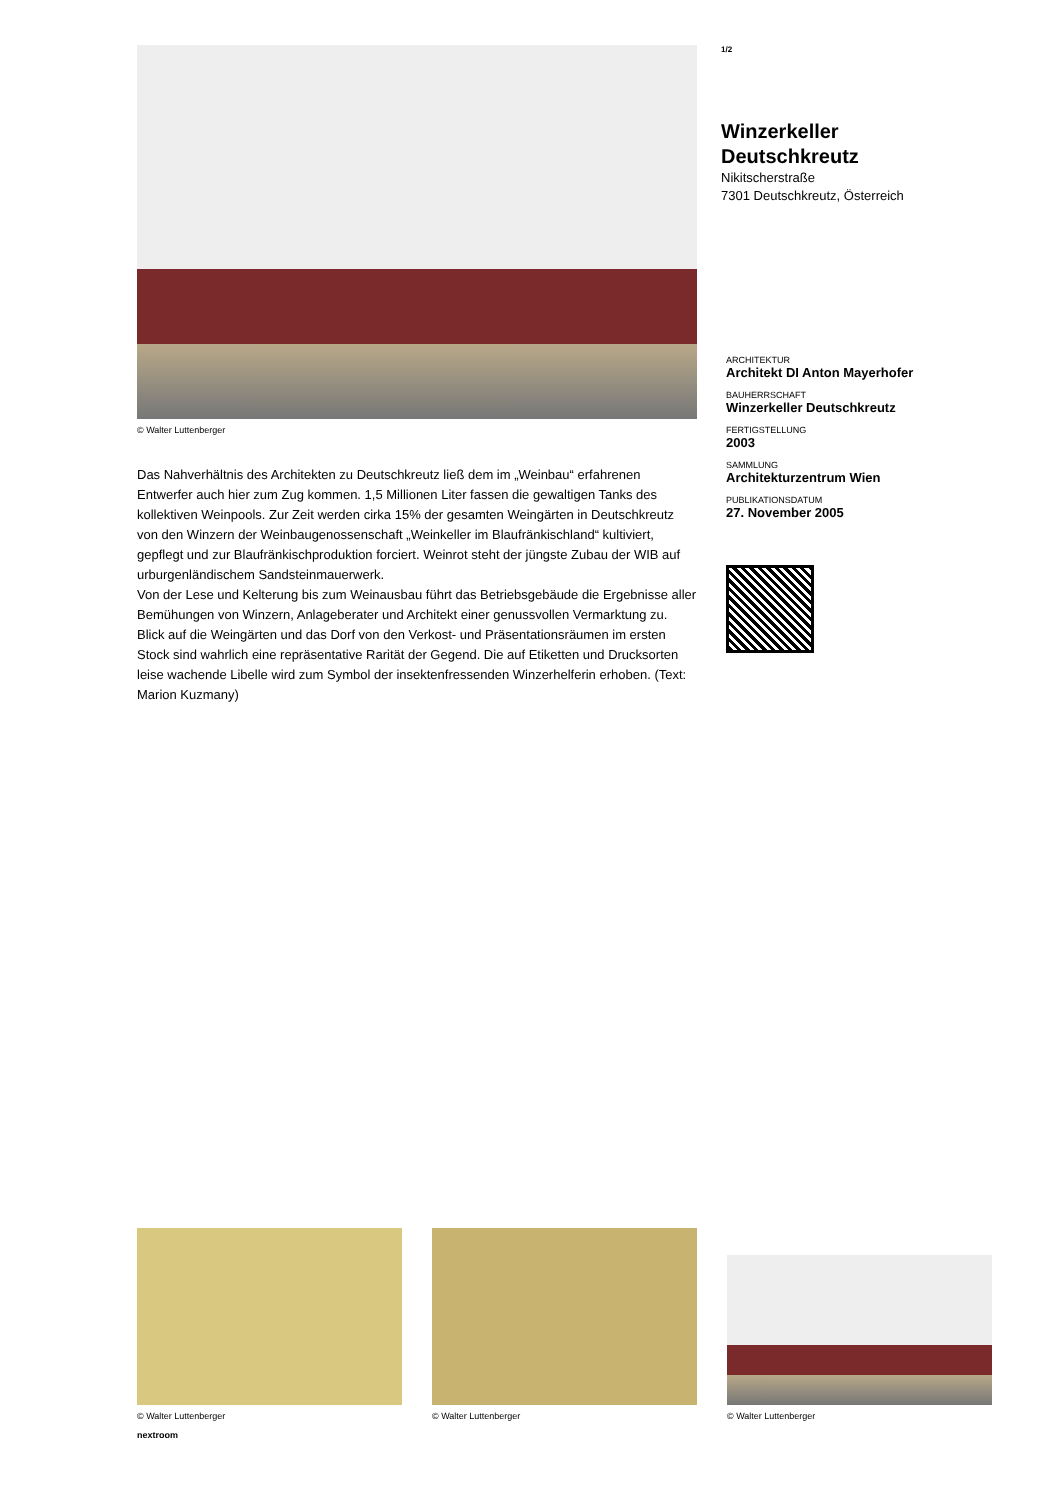© Walter Luttenberger
Das Nahverhältnis des Architekten zu Deutschkreutz ließ dem im „Weinbau“ erfahrenen Entwerfer auch hier zum Zug kommen. 1,5 Millionen Liter fassen die gewaltigen Tanks des kollektiven Weinpools. Zur Zeit werden cirka 15% der gesamten Weingärten in Deutschkreutz von den Winzern der Weinbaugenossenschaft „Weinkeller im Blaufränkischland“ kultiviert, gepflegt und zur Blaufränkischproduktion forciert. Weinrot steht der jüngste Zubau der WIB auf urburgenländischem Sandsteinmauerwerk.
Von der Lese und Kelterung bis zum Weinausbau führt das Betriebsgebäude die Ergebnisse aller Bemühungen von Winzern, Anlageberater und Architekt einer genussvollen Vermarktung zu. Blick auf die Weingärten und das Dorf von den Verkost- und Präsentationsräumen im ersten Stock sind wahrlich eine repräsentative Rarität der Gegend. Die auf Etiketten und Drucksorten leise wachende Libelle wird zum Symbol der insektenfressenden Winzerhelferin erhoben. (Text: Marion Kuzmany)
1/2
Winzerkeller Deutschkreutz
Nikitscherstraße
7301 Deutschkreutz, Österreich
ARCHITEKTUR
Architekt DI Anton Mayerhofer
BAUHERRSCHAFT
Winzerkeller Deutschkreutz
FERTIGSTELLUNG
2003
SAMMLUNG
Architekturzentrum Wien
PUBLIKATIONSDATUM
27. November 2005
© Walter Luttenberger
© Walter Luttenberger
© Walter Luttenberger
nextroom